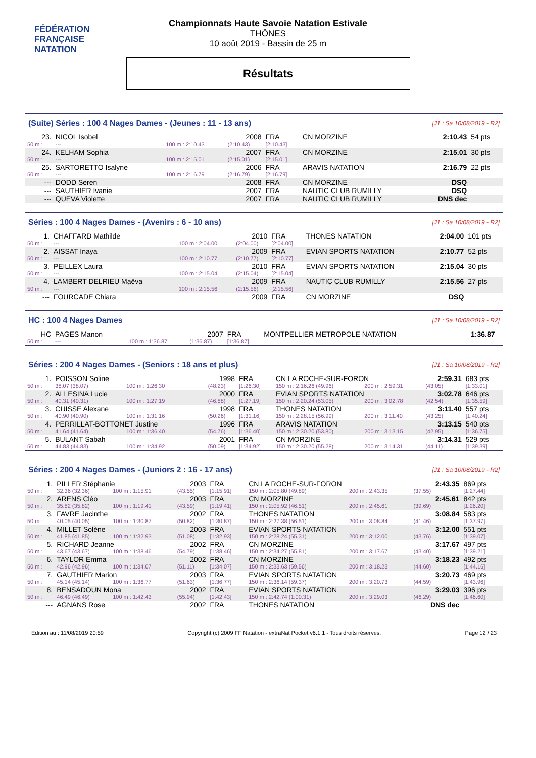FÉDÉRATION FRANÇAISE
NATATION
Championnats Haute Savoie Natation Estivale
THÔNES
10 août 2019 - Bassin de 25 m
Résultats
(Suite) Séries : 100 4 Nages Dames - (Jeunes : 11 - 13 ans) [J1 : Sa 10/08/2019 - R2]
| 23. | NICOL Isobel | | 2008 | FRA | CN MORZINE | 2:10.43 | 54 pts |
| 50 m : | --- | 100 m : 2:10.43 | (2:10.43) | [2:10.43] | | | |
| 24. | KELHAM Sophia | | 2007 | FRA | CN MORZINE | 2:15.01 | 30 pts |
| 50 m : | --- | 100 m : 2:15.01 | (2:15.01) | [2:15.01] | | | |
| 25. | SARTORETTO Isalyne | | 2006 | FRA | ARAVIS NATATION | 2:16.79 | 22 pts |
| 50 m : | --- | 100 m : 2:16.79 | (2:16.79) | [2:16.79] | | | |
| --- | DODD Seren | | 2008 | FRA | CN MORZINE | DSQ | |
| --- | SAUTHIER Ivanie | | 2007 | FRA | NAUTIC CLUB RUMILLY | DSQ | |
| --- | QUEVA Violette | | 2007 | FRA | NAUTIC CLUB RUMILLY | DNS dec | |
Séries : 100 4 Nages Dames - (Avenirs : 6 - 10 ans) [J1 : Sa 10/08/2019 - R2]
| 1. | CHAFFARD Mathilde | | 2010 | FRA | THONES NATATION | 2:04.00 | 101 pts |
| 50 m : | --- | 100 m : 2:04.00 | (2:04.00) | [2:04.00] | | | |
| 2. | AISSAT Inaya | | 2009 | FRA | EVIAN SPORTS NATATION | 2:10.77 | 52 pts |
| 50 m : | --- | 100 m : 2:10.77 | (2:10.77) | [2:10.77] | | | |
| 3. | PEILLEX Laura | | 2010 | FRA | EVIAN SPORTS NATATION | 2:15.04 | 30 pts |
| 50 m : | --- | 100 m : 2:15.04 | (2:15.04) | [2:15.04] | | | |
| 4. | LAMBERT DELRIEU Maëva | | 2009 | FRA | NAUTIC CLUB RUMILLY | 2:15.56 | 27 pts |
| 50 m : | --- | 100 m : 2:15.56 | (2:15.56) | [2:15.56] | | | |
| --- | FOURCADE Chiara | | 2009 | FRA | CN MORZINE | DSQ | |
HC : 100 4 Nages Dames [J1 : Sa 10/08/2019 - R2]
| HC | PAGES Manon | | 2007 | FRA | MONTPELLIER METROPOLE NATATION | 1:36.87 | |
| 50 m : | --- | 100 m : 1:36.87 | (1:36.87) | [1:36.87] | | | |
Séries : 200 4 Nages Dames - (Seniors : 18 ans et plus) [J1 : Sa 10/08/2019 - R2]
| 1. | POISSON Soline | | 1998 | FRA | CN LA ROCHE-SUR-FORON | | 2:59.31 | 683 pts |
| 50 m : | 38.07 (38.07) | 100 m : 1:26.30 | (48.23) | [1:26.30] | 150 m : 2:16.26 (49.96) | 200 m : 2:59.31 | (43.05) | [1:33.01] |
| 2. | ALLESINA Lucie | | 2000 | FRA | EVIAN SPORTS NATATION | | 3:02.78 | 646 pts |
| 50 m : | 40.31 (40.31) | 100 m : 1:27.19 | (46.88) | [1:27.19] | 150 m : 2:20.24 (53.05) | 200 m : 3:02.78 | (42.54) | [1:35.59] |
| 3. | CUISSE Alexane | | 1998 | FRA | THONES NATATION | | 3:11.40 | 557 pts |
| 50 m : | 40.90 (40.90) | 100 m : 1:31.16 | (50.26) | [1:31.16] | 150 m : 2:28.15 (56.99) | 200 m : 3:11.40 | (43.25) | [1:40.24] |
| 4. | PERRILLAT-BOTTONET Justine | | 1996 | FRA | ARAVIS NATATION | | 3:13.15 | 540 pts |
| 50 m : | 41.64 (41.64) | 100 m : 1:36.40 | (54.76) | [1:36.40] | 150 m : 2:30.20 (53.80) | 200 m : 3:13.15 | (42.95) | [1:36.75] |
| 5. | BULANT Sabah | | 2001 | FRA | CN MORZINE | | 3:14.31 | 529 pts |
| 50 m : | 44.83 (44.83) | 100 m : 1:34.92 | (50.09) | [1:34.92] | 150 m : 2:30.20 (55.28) | 200 m : 3:14.31 | (44.11) | [1:39.39] |
Séries : 200 4 Nages Dames - (Juniors 2 : 16 - 17 ans) [J1 : Sa 10/08/2019 - R2]
| 1. | PILLER Stéphanie | | 2003 | FRA | CN LA ROCHE-SUR-FORON | | 2:43.35 | 869 pts |
| 50 m : | 32.36 (32.36) | 100 m : 1:15.91 | (43.55) | [1:15.91] | 150 m : 2:05.80 (49.89) | 200 m : 2:43.35 | (37.55) | [1:27.44] |
| 2. | ARENS Cléo | | 2003 | FRA | CN MORZINE | | 2:45.61 | 842 pts |
| 50 m : | 35.82 (35.82) | 100 m : 1:19.41 | (43.59) | [1:19.41] | 150 m : 2:05.92 (46.51) | 200 m : 2:45.61 | (39.69) | [1:26.20] |
| 3. | FAVRE Jacinthe | | 2002 | FRA | THONES NATATION | | 3:08.84 | 583 pts |
| 50 m : | 40.05 (40.05) | 100 m : 1:30.87 | (50.82) | [1:30.87] | 150 m : 2:27.38 (56.51) | 200 m : 3:08.84 | (41.46) | [1:37.97] |
| 4. | MILLET Solène | | 2003 | FRA | EVIAN SPORTS NATATION | | 3:12.00 | 551 pts |
| 50 m : | 41.85 (41.85) | 100 m : 1:32.93 | (51.08) | [1:32.93] | 150 m : 2:28.24 (55.31) | 200 m : 3:12.00 | (43.76) | [1:39.07] |
| 5. | RICHARD Jeanne | | 2002 | FRA | CN MORZINE | | 3:17.67 | 497 pts |
| 50 m : | 43.67 (43.67) | 100 m : 1:38.46 | (54.79) | [1:38.46] | 150 m : 2:34.27 (55.81) | 200 m : 3:17.67 | (43.40) | [1:39.21] |
| 6. | TAYLOR Emma | | 2002 | FRA | CN MORZINE | | 3:18.23 | 492 pts |
| 50 m : | 42.96 (42.96) | 100 m : 1:34.07 | (51.11) | [1:34.07] | 150 m : 2:33.63 (59.56) | 200 m : 3:18.23 | (44.60) | [1:44.16] |
| 7. | GAUTHIER Marion | | 2003 | FRA | EVIAN SPORTS NATATION | | 3:20.73 | 469 pts |
| 50 m : | 45.14 (45.14) | 100 m : 1:36.77 | (51.63) | [1:36.77] | 150 m : 2:36.14 (59.37) | 200 m : 3:20.73 | (44.59) | [1:43.96] |
| 8. | BENSADOUN Mona | | 2002 | FRA | EVIAN SPORTS NATATION | | 3:29.03 | 396 pts |
| 50 m : | 46.49 (46.49) | 100 m : 1:42.43 | (55.94) | [1:42.43] | 150 m : 2:42.74 (1:00.31) | 200 m : 3:29.03 | (46.29) | [1:46.60] |
| --- | AGNANS Rose | | 2002 | FRA | THONES NATATION | | DNS dec | |
Edition au : 11/08/2019 20:59 Copyright (c) 2009 FF Natation - extraNat Pocket v6.1.1 - Tous droits réservés. Page 12 / 23